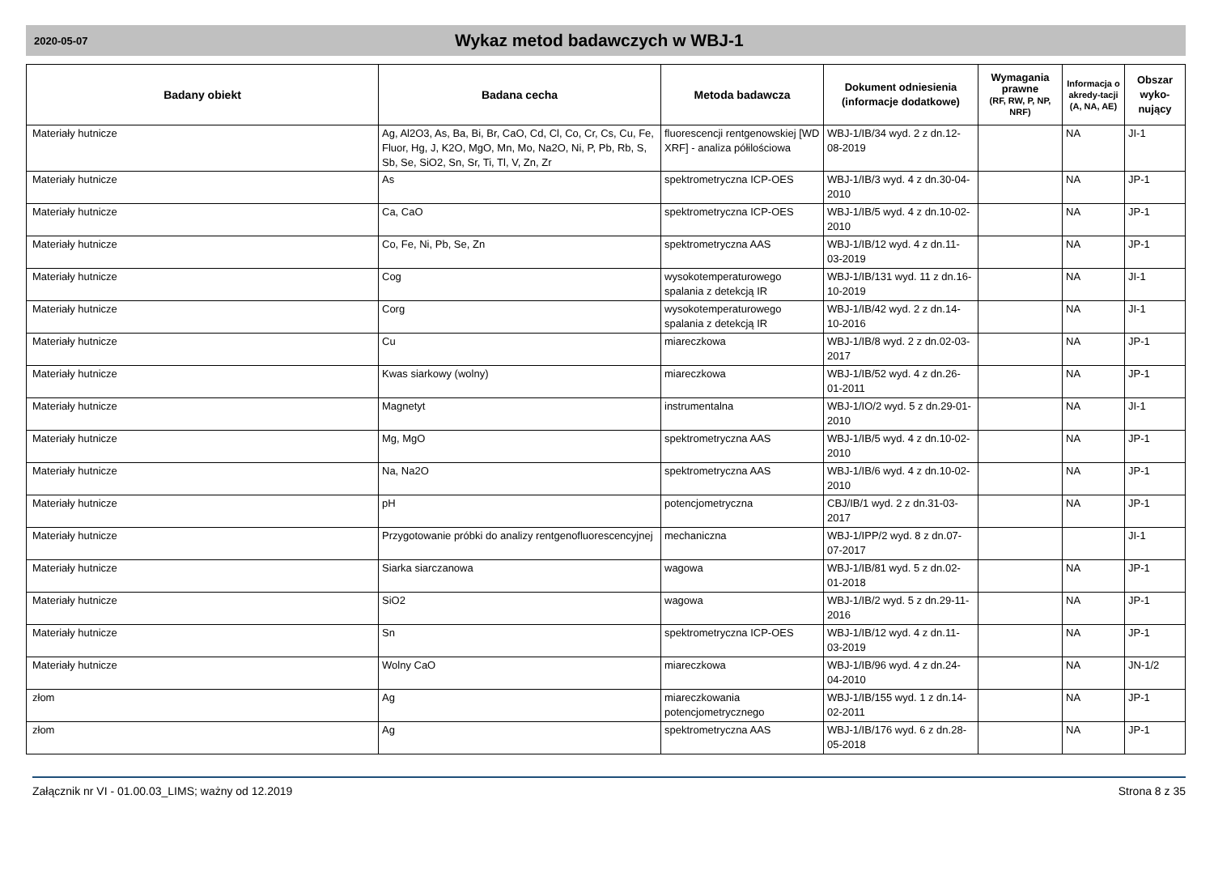2020-05-07
Wykaz metod badawczych w WBJ-1
| Badany obiekt | Badana cecha | Metoda badawcza | Dokument odniesienia (informacje dodatkowe) | Wymagania prawne (RF, RW, P, NP, NRF) | Informacja o akredy-tacji (A, NA, AE) | Obszar wyko-nujący |
| --- | --- | --- | --- | --- | --- | --- |
| Materiały hutnicze | Ag, Al2O3, As, Ba, Bi, Br, CaO, Cd, Cl, Co, Cr, Cs, Cu, Fe, Fluor, Hg, J, K2O, MgO, Mn, Mo, Na2O, Ni, P, Pb, Rb, S, Sb, Se, SiO2, Sn, Sr, Ti, Tl, V, Zn, Zr | fluorescencji rentgenowskiej [WD XRF] - analiza półilościowa | WBJ-1/IB/34 wyd. 2 z dn.12-08-2019 | | NA | JI-1 |
| Materiały hutnicze | As | spektrometryczna ICP-OES | WBJ-1/IB/3 wyd. 4 z dn.30-04-2010 | | NA | JP-1 |
| Materiały hutnicze | Ca, CaO | spektrometryczna ICP-OES | WBJ-1/IB/5 wyd. 4 z dn.10-02-2010 | | NA | JP-1 |
| Materiały hutnicze | Co, Fe, Ni, Pb, Se, Zn | spektrometryczna AAS | WBJ-1/IB/12 wyd. 4 z dn.11-03-2019 | | NA | JP-1 |
| Materiały hutnicze | Cog | wysokotemperaturowego spalania z detekcją IR | WBJ-1/IB/131 wyd. 11 z dn.16-10-2019 | | NA | JI-1 |
| Materiały hutnicze | Corg | wysokotemperaturowego spalania z detekcją IR | WBJ-1/IB/42 wyd. 2 z dn.14-10-2016 | | NA | JI-1 |
| Materiały hutnicze | Cu | miareczkowa | WBJ-1/IB/8 wyd. 2 z dn.02-03-2017 | | NA | JP-1 |
| Materiały hutnicze | Kwas siarkowy (wolny) | miareczkowa | WBJ-1/IB/52 wyd. 4 z dn.26-01-2011 | | NA | JP-1 |
| Materiały hutnicze | Magnetyt | instrumentalna | WBJ-1/IO/2 wyd. 5 z dn.29-01-2010 | | NA | JI-1 |
| Materiały hutnicze | Mg, MgO | spektrometryczna AAS | WBJ-1/IB/5 wyd. 4 z dn.10-02-2010 | | NA | JP-1 |
| Materiały hutnicze | Na, Na2O | spektrometryczna AAS | WBJ-1/IB/6 wyd. 4 z dn.10-02-2010 | | NA | JP-1 |
| Materiały hutnicze | pH | potencjometryczna | CBJ/IB/1 wyd. 2 z dn.31-03-2017 | | NA | JP-1 |
| Materiały hutnicze | Przygotowanie próbki do analizy rentgenofluorescencyjnej | mechaniczna | WBJ-1/IPP/2 wyd. 8 z dn.07-07-2017 | | | JI-1 |
| Materiały hutnicze | Siarka siarczanowa | wagowa | WBJ-1/IB/81 wyd. 5 z dn.02-01-2018 | | NA | JP-1 |
| Materiały hutnicze | SiO2 | wagowa | WBJ-1/IB/2 wyd. 5 z dn.29-11-2016 | | NA | JP-1 |
| Materiały hutnicze | Sn | spektrometryczna ICP-OES | WBJ-1/IB/12 wyd. 4 z dn.11-03-2019 | | NA | JP-1 |
| Materiały hutnicze | Wolny CaO | miareczkowa | WBJ-1/IB/96 wyd. 4 z dn.24-04-2010 | | NA | JN-1/2 |
| złom | Ag | miareczkowania potencjometrycznego | WBJ-1/IB/155 wyd. 1 z dn.14-02-2011 | | NA | JP-1 |
| złom | Ag | spektrometryczna AAS | WBJ-1/IB/176 wyd. 6 z dn.28-05-2018 | | NA | JP-1 |
Załącznik nr VI - 01.00.03_LIMS; ważny od 12.2019 Strona 8 z 35